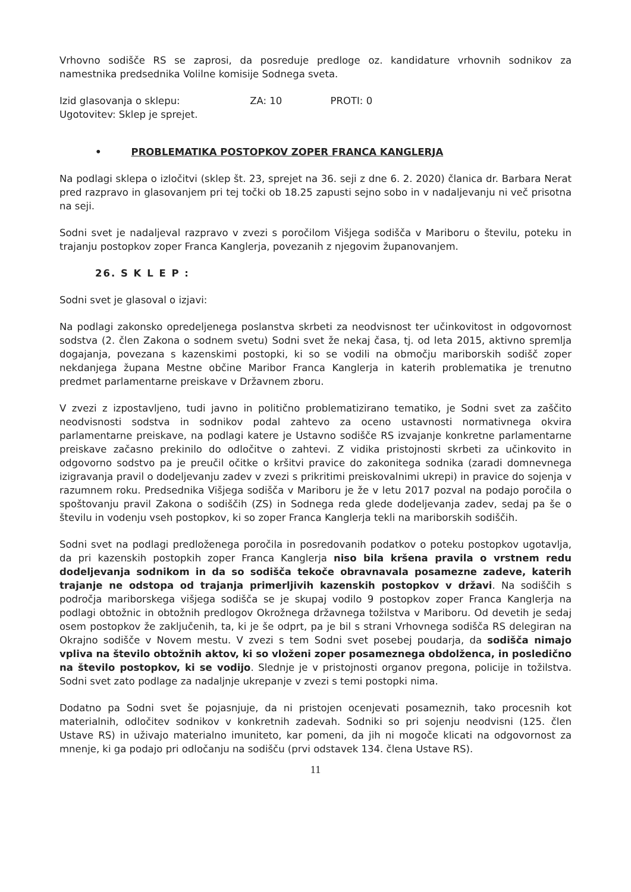Vrhovno sodišče RS se zaprosi, da posreduje predloge oz. kandidature vrhovnih sodnikov za namestnika predsednika Volilne komisije Sodnega sveta.
Izid glasovanja o sklepu: ZA: 10 PROTI: 0
Ugotovitev: Sklep je sprejet.
• PROBLEMATIKA POSTOPKOV ZOPER FRANCA KANGLERJA
Na podlagi sklepa o izločitvi (sklep št. 23, sprejet na 36. seji z dne 6. 2. 2020) članica dr. Barbara Nerat pred razpravo in glasovanjem pri tej točki ob 18.25 zapusti sejno sobo in v nadaljevanju ni več prisotna na seji.
Sodni svet je nadaljeval razpravo v zvezi s poročilom Višjega sodišča v Mariboru o številu, poteku in trajanju postopkov zoper Franca Kanglerja, povezanih z njegovim županovanjem.
26. S K L E P :
Sodni svet je glasoval o izjavi:
Na podlagi zakonsko opredeljenega poslanstva skrbeti za neodvisnost ter učinkovitost in odgovornost sodstva (2. člen Zakona o sodnem svetu) Sodni svet že nekaj časa, tj. od leta 2015, aktivno spremlja dogajanja, povezana s kazenskimi postopki, ki so se vodili na območju mariborskih sodišč zoper nekdanjega župana Mestne občine Maribor Franca Kanglerja in katerih problematika je trenutno predmet parlamentarne preiskave v Državnem zboru.
V zvezi z izpostavljeno, tudi javno in politično problematizirano tematiko, je Sodni svet za zaščito neodvisnosti sodstva in sodnikov podal zahtevo za oceno ustavnosti normativnega okvira parlamentarne preiskave, na podlagi katere je Ustavno sodišče RS izvajanje konkretne parlamentarne preiskave začasno prekinilo do odločitve o zahtevi. Z vidika pristojnosti skrbeti za učinkovito in odgovorno sodstvo pa je preučil očitke o kršitvi pravice do zakonitega sodnika (zaradi domnevnega izigravanja pravil o dodeljevanju zadev v zvezi s prikritimi preiskovalnimi ukrepi) in pravice do sojenja v razumnem roku. Predsednika Višjega sodišča v Mariboru je že v letu 2017 pozval na podajo poročila o spoštovanju pravil Zakona o sodiščih (ZS) in Sodnega reda glede dodeljevanja zadev, sedaj pa še o številu in vodenju vseh postopkov, ki so zoper Franca Kanglerja tekli na mariborskih sodiščih.
Sodni svet na podlagi predloženega poročila in posredovanih podatkov o poteku postopkov ugotavlja, da pri kazenskih postopkih zoper Franca Kanglerja niso bila kršena pravila o vrstnem redu dodeljevanja sodnikom in da so sodišča tekoče obravnavala posamezne zadeve, katerih trajanje ne odstopa od trajanja primerljivih kazenskih postopkov v državi. Na sodiščih s področja mariborskega višjega sodišča se je skupaj vodilo 9 postopkov zoper Franca Kanglerja na podlagi obtožnic in obtožnih predlogov Okrožnega državnega tožilstva v Mariboru. Od devetih je sedaj osem postopkov že zaključenih, ta, ki je še odprt, pa je bil s strani Vrhovnega sodišča RS delegiran na Okrajno sodišče v Novem mestu. V zvezi s tem Sodni svet posebej poudarja, da sodišča nimajo vpliva na število obtožnih aktov, ki so vloženi zoper posameznega obdolženca, in posledično na število postopkov, ki se vodijo. Slednje je v pristojnosti organov pregona, policije in tožilstva. Sodni svet zato podlage za nadaljnje ukrepanje v zvezi s temi postopki nima.
Dodatno pa Sodni svet še pojasnjuje, da ni pristojen ocenjevati posameznih, tako procesnih kot materialnih, odločitev sodnikov v konkretnih zadevah. Sodniki so pri sojenju neodvisni (125. člen Ustave RS) in uživajo materialno imuniteto, kar pomeni, da jih ni mogoče klicati na odgovornost za mnenje, ki ga podajo pri odločanju na sodišču (prvi odstavek 134. člena Ustave RS).
11